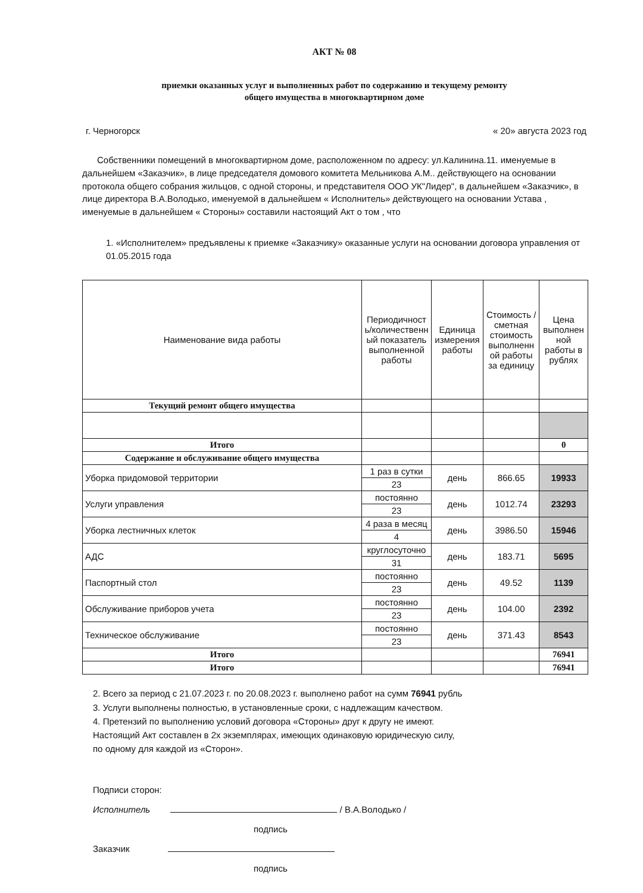АКТ № 08
приемки оказанных услуг и выполненных работ по содержанию и текущему ремонту
общего имущества в многоквартирном доме
г. Черногорск « 20» августа 2023 год
Собственники помещений в многоквартирном доме, расположенном по адресу: ул.Калинина.11. именуемые в дальнейшем «Заказчик», в лице председателя домового комитета Мельникова А.М.. действующего на основании протокола общего собрания жильцов, с одной стороны, и представителя ООО УК"Лидер", в дальнейшем «Заказчик», в лице директора В.А.Володько, именуемой в дальнейшем « Исполнитель» действующего на основании Устава , именуемые в дальнейшем « Стороны» составили настоящий Акт о том , что
1. «Исполнителем» предъявлены к приемке «Заказчику» оказанные услуги на основании договора управления от 01.05.2015 года
| Наименование вида работы | Периодичност ь/количественн ый показатель выполненной работы | Единица измерения работы | Стоимость / сметная стоимость выполненн ой работы за единицу | Цена выполнен ной работы в рублях |
| --- | --- | --- | --- | --- |
| Текущий ремонт общего имущества | | | | |
| Итого | | | | 0 |
| Содержание и обслуживание общего имущества | | | | |
| Уборка придомовой территории | 1 раз в сутки | день | 866.65 | 19933 |
| | 23 | | | |
| Услуги управления | постоянно | день | 1012.74 | 23293 |
| | 23 | | | |
| Уборка лестничных клеток | 4 раза в месяц | день | 3986.50 | 15946 |
| | 4 | | | |
| АДС | круглосуточно | день | 183.71 | 5695 |
| | 31 | | | |
| Паспортный стол | постоянно | день | 49.52 | 1139 |
| | 23 | | | |
| Обслуживание приборов учета | постоянно | день | 104.00 | 2392 |
| | 23 | | | |
| Техническое обслуживание | постоянно | день | 371.43 | 8543 |
| | 23 | | | |
| Итого | | | | 76941 |
| Итого | | | | 76941 |
2. Всего за период с 21.07.2023 г. по 20.08.2023 г. выполнено работ на сумм 76941 рубль
3. Услуги выполнены полностью, в установленные сроки, с надлежащим качеством.
4. Претензий по выполнению условий договора «Стороны» друг к другу не имеют.
Настоящий Акт составлен в 2х экземплярах, имеющих одинаковую юридическую силу,
по одному для каждой из «Сторон».
Подписи сторон:
Исполнитель / В.А.Володько /
подпись
Заказчик
подпись